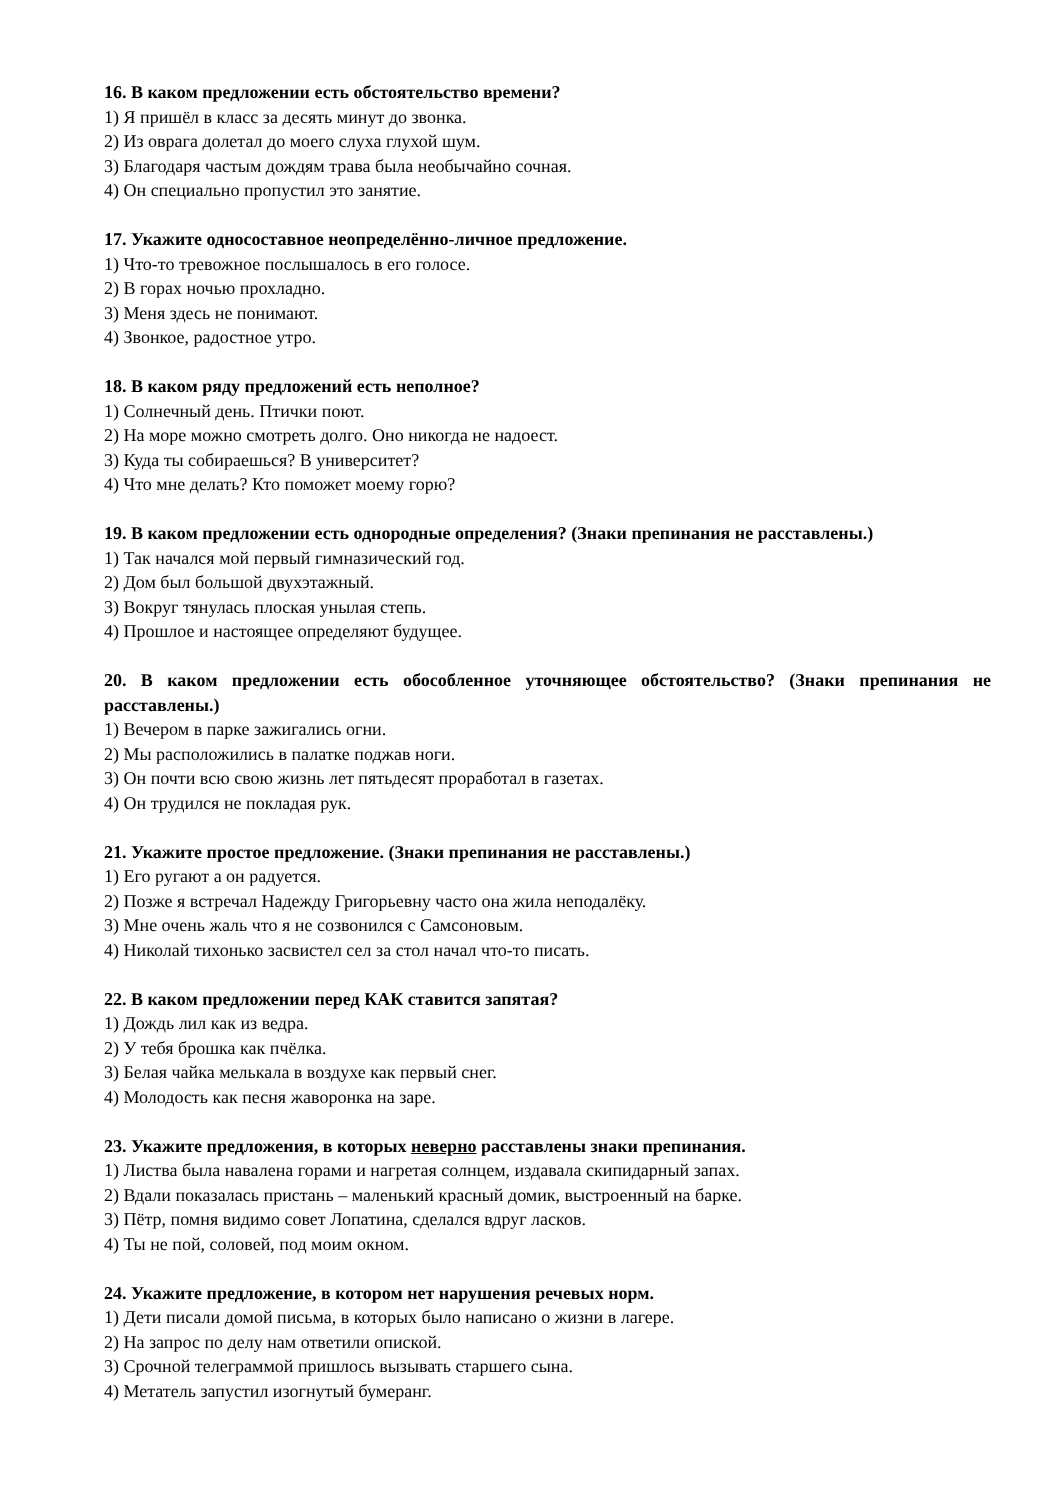16. В каком предложении есть обстоятельство времени?
1) Я пришёл в класс за десять минут до звонка.
2) Из оврага долетал до моего слуха глухой шум.
3) Благодаря частым дождям трава была необычайно сочная.
4) Он специально пропустил это занятие.
17. Укажите односоставное неопределённо-личное предложение.
1) Что-то тревожное послышалось в его голосе.
2) В горах ночью прохладно.
3) Меня здесь не понимают.
4) Звонкое, радостное утро.
18. В каком ряду предложений есть неполное?
1) Солнечный день. Птички поют.
2) На море можно смотреть долго. Оно никогда не надоест.
3) Куда ты собираешься? В университет?
4) Что мне делать? Кто поможет моему горю?
19. В каком предложении есть однородные определения? (Знаки препинания не расставлены.)
1) Так начался мой первый гимназический год.
2) Дом был большой двухэтажный.
3) Вокруг тянулась плоская унылая степь.
4) Прошлое и настоящее определяют будущее.
20. В каком предложении есть обособленное уточняющее обстоятельство? (Знаки препинания не расставлены.)
1) Вечером в парке зажигались огни.
2) Мы расположились в палатке поджав ноги.
3) Он почти всю свою жизнь лет пятьдесят проработал в газетах.
4) Он трудился не покладая рук.
21. Укажите простое предложение. (Знаки препинания не расставлены.)
1) Его ругают а он радуется.
2) Позже я встречал Надежду Григорьевну часто она жила неподалёку.
3) Мне очень жаль что я не созвонился с Самсоновым.
4) Николай тихонько засвистел сел за стол начал что-то писать.
22. В каком предложении перед КАК ставится запятая?
1) Дождь лил как из ведра.
2) У тебя брошка как пчёлка.
3) Белая чайка мелькала в воздухе как первый снег.
4) Молодость как песня жаворонка на заре.
23. Укажите предложения, в которых неверно расставлены знаки препинания.
1) Листва была навалена горами и нагретая солнцем, издавала скипидарный запах.
2) Вдали показалась пристань – маленький красный домик, выстроенный на барке.
3) Пётр, помня видимо совет Лопатина, сделался вдруг ласков.
4) Ты не пой, соловей, под моим окном.
24. Укажите предложение, в котором нет нарушения речевых норм.
1) Дети писали домой письма, в которых было написано о жизни в лагере.
2) На запрос по делу нам ответили опиской.
3) Срочной телеграммой пришлось вызывать старшего сына.
4) Метатель запустил изогнутый бумеранг.